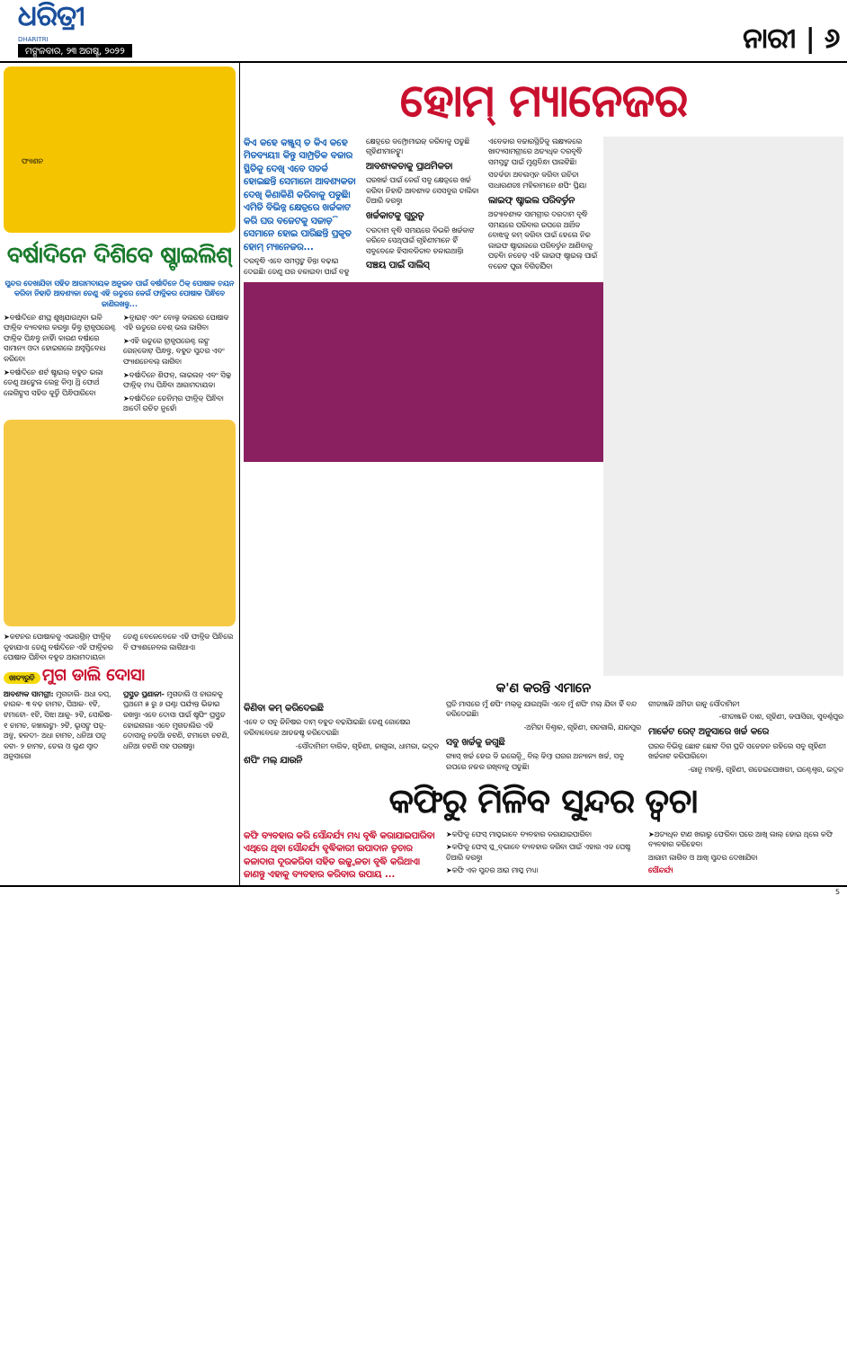ଧରିତ୍ରୀ
DHARITRI
ମଙ୍ଗଳବାର, ୨୩ ଅଗଷ୍ଟ, ୨୦୨୨
ନାରୀ | ୬
ଫ୍ୟାଶନ
ବର୍ଷାଦିନେ ଦିଶିବେ ଷ୍ଟାଇଲିଶ୍
ସୁନ୍ଦର ଦେଖାଯିବା ସହିତ ଆରାମଦାୟକ ଅନୁଭବ ପାଇଁ ବର୍ଷାଦିନେ ଠିକ୍ ପୋଷାକ ଚୟନ କରିବା ନିହାତି ଆବଶ୍ୟକ। ତେଣୁ ଏହି ଋତୁରେ କେଉଁ ଫାବ୍ରିକର ପୋଷାକ ପିନ୍ଧିବେ ଜାଣିରଖନ୍ତୁ...
➤ବର୍ଷାଦିନେ ଶୀଘ୍ର ଶୁଖିଯାଉଥିବା ଭଳି ଫାବ୍ରିକ ବ୍ୟବହାର କରନ୍ତୁ। କିନ୍ତୁ ଟ୍ରାନ୍ସପରେଣ୍ଟ ଫାବ୍ରିକ ପିନ୍ଧନ୍ତୁ ନାହିଁ। କାରଣ ବର୍ଷାରେ ସାମାନ୍ୟ ଓଦା ହୋଇଗଲେ ଅସ୍ୱସ୍ତିବୋଧ କରିବେ।
➤ବର୍ଷାଦିନେ ଶର୍ଟ ଷ୍ଟାଇଲ୍ ବହୁତ ଭଲ। ତେଣୁ ଆଙ୍କେଲ ଲେନ୍ଥ କିମ୍ବା ଥ୍ରି ଫୋର୍ଥ ଲେଗିଙ୍ଗସ ସହିତ କୁର୍ତ୍ତି ପିନ୍ଧିପାରିବେ।
➤ବ୍ରାଇଟ୍ ଏବଂ ବୋଲ୍ଡ କଲରର ପୋଷାକ ଏହି ଋତୁରେ ବେଶ୍ ଭଲ ଲାଗିବ।
➤ଏହି ଋତୁରେ ଟ୍ରାନ୍ସପରେଣ୍ଟ ଲଙ୍ଗ ରେନ୍‌କୋଟ୍ ପିନ୍ଧନ୍ତୁ, ବହୁତ ସୁନ୍ଦର ଏବଂ ଫ୍ୟାଶନେବଲ୍ ଲାଗିବ।
➤ବର୍ଷାଦିନେ ଶିଫନ୍, ଲାଇଲନ୍ ଏବଂ ସିଲ୍କ ଫାବ୍ରିକ୍ ମଧ୍ୟ ପିନ୍ଧିବା ଆରାମଦାୟକ।
➤ବର୍ଷାଦିନେ ଡେନିମ୍‌ର ଫାବ୍ରିକ୍ ପିନ୍ଧିବା ଆଦୌ ଉଚିତ ନୁହେଁ।
➤କଟନର ପୋଷାକକୁ ଏଭରଗ୍ରିନ୍ ଫାବ୍ରିକ୍ କୁହାଯାଏ। ତେଣୁ ବର୍ଷାଦିନେ ଏହି ଫାବ୍ରିକର ପୋଷାକ ପିନ୍ଧିବା ବହୁତ ଆରାମଦାୟକ।
ତେଣୁ ବେଳେବେଳେ ଏହି ଫାବ୍ରିକ ପିନ୍ଧିଲେ ବି ଫ୍ୟାଶନେବଲ ଲାଗିଥାଏ।
ଖାଦ୍ୟରୁଚି ମୁଗ ଡାଲି ଦୋସା
ଆବଶ୍ୟକ ସାମଗ୍ରୀ: ମୁଗଡାଲି- ଅଧା କପ୍, ଚାଉଳ- ୩ ବଡ଼ ଚାମଚ, ପିଆଜ- ୧ଟି, ଟମାଟୋ- ୧ଟି, ସିଝା ଆଳୁ- ୨ଟି, ସୋରିଷ- ୧ ଚାମଚ, କଞ୍ଚାଲଙ୍କା- ୨ଟି, ଭୃସଙ୍ଗ ପତ୍ର- ଅଳ୍ପ, ହଳଦୀ- ଅଧା ଚାମଚ, ଧନିଆ ପତ୍ର କଟା- ୨ ଚାମଚ, ତେଲ ଓ ଲୁଣ ସ୍ୱାଦ ଅନୁସାରେ।
ପ୍ରସ୍ତୁତ ପ୍ରଣାଳୀ- ମୁଗଡାଲି ଓ ଚାଉଳକୁ ପ୍ରଥମେ ୫ ରୁ ୬ ଘଣ୍ଟା ପର୍ଯ୍ୟନ୍ତ ଭିଜାଇ ରଖନ୍ତୁ। ଏବେ ଦୋସା ପାଇଁ ଷ୍ଟଫିଂ ପ୍ରସ୍ତୁତ ହୋଇଗଲା। ଏବେ ମୁଗଡାଲିର ଏହି ଦୋସାକୁ ନଡ଼ିଆ ଚଟଣି, ଟମାଟୋ ଚଟଣି, ଧନିଆ ଚଟଣି ସହ ପରଷନ୍ତୁ।
ହୋମ୍ ମ୍ୟାନେଜର
କିଏ କହେ କଞ୍ଜୁସ୍ ତ କିଏ କହେ ମିତବ୍ୟୟୀ। କିନ୍ତୁ ସାମ୍ପ୍ରତିକ ବଜାର ସ୍ଥିତିକୁ ଦେଖି ଏବେ ସତର୍କ ହୋଇଛନ୍ତି ସେମାନେ। ଆବଶ୍ୟକତା ଦେଖି କିଣାକିଣି କରିବାକୁ ପଡୁଛି। ଏମିତି ବିଭିନ୍ନ କ୍ଷେତ୍ରରେ ଖର୍ଚ୍ଚକାଟ କରି ଘର ବଜେଟକୁ ସଜାଡ଼ି ସେମାନେ ହୋଇ ପାରିଛନ୍ତି ପ୍ରକୃତ ହୋମ୍ ମ୍ୟାନେଜର...
ଦରବୃଦ୍ଧି ଏବେ ସମସ୍ତଙ୍କ ଚିନ୍ତା ବଢ଼ାଇ ଦେଇଛି। ତେଣୁ ଘର ଚଳାଇବା ପାଇଁ ବହୁ କ୍ଷେତ୍ରରେ କମ୍ପ୍ରୋମାଇଜ୍ କରିବାକୁ ପଡୁଛି ଗୃହିଣୀମାନଙ୍କୁ।
ଆବଶ୍ୟକତାକୁ ପ୍ରାଥମିକତା
ଘରଖର୍ଚ୍ଚ ପାଇଁ କେଉଁ ସବୁ କ୍ଷେତ୍ରରେ ଖର୍ଚ୍ଚ କରିବା ନିହାତି ଆବଶ୍ୟକ ସେସବୁର ତାଲିକା ତିଆରି କରନ୍ତୁ।
ଖର୍ଚ୍ଚକାଟକୁ ଗୁରୁତ୍ୱ
ଦରଦାମ ବୃଦ୍ଧି ସମୟରେ କିଭଳି ଖର୍ଚ୍ଚକାଟ କରିବେ ସେଥିପାଇଁ ଗୃହିଣୀମାନେ ହିଁ ସବୁବେଳେ ହିସାବକିତାବ ଚଳାଉଥାନ୍ତି।
ସଞ୍ଚୟ ପାଇଁ ସାଲିସ୍
ଏବେକାର ବଜାରସ୍ଥିତିକୁ ଲକ୍ଷ୍ୟକଲେ ଖାଦ୍ୟସାମଗ୍ରୀରେ ଅତ୍ୟଧିକ ଦରବୃଦ୍ଧି ସମସ୍ତଙ୍କ ପାଇଁ ମୁଣ୍ଡବିନ୍ଧା ପାଲଟିଛି।
ସତର୍କତା ଅବଲମ୍ବନ କରିବା ଉଚିତ। ସାଧାରଣତଃ ମହିଳାମାନେ ଶପିଂ ପ୍ରିୟ।
ଲାଇଫ୍ ଷ୍ଟାଇଲ ପରିବର୍ତ୍ତନ
ଅତ୍ୟାବଶ୍ୟକ ସାମଗ୍ରୀର ଦରଦାମ ବୃଦ୍ଧି ସମୟରେ ପରିବାର ଉପରେ ଆର୍ଥିକ ବୋଝକୁ କମ୍ କରିବା ପାଇଁ ହେଲେ ନିଜ ଲାଇଫ ଷ୍ଟାଇଲରେ ପରିବର୍ତ୍ତନ ଆଣିବାକୁ ପଡ଼ିବ। ନଚେତ୍ ଏହି ଲାଇଫ୍ ଷ୍ଟାଇଲ୍ ପାଇଁ ବଜେଟ ପୁରା ବିଗିଡ଼ିଯିବ।
କ'ଣ କରନ୍ତି ଏମାନେ
କିଣିବା କମ୍ କରିଦେଇଛି
ଏବେ ତ ସବୁ ଜିନିଷର ଦାମ୍ ବହୁତ ବଢ଼ିଯାଇଛି। ତେଣୁ ରୋଷେଇ କରିବାବେଳେ ଆଡଜଷ୍ଟ କରିଦେଉଛି।
-ସୌଦାମିନୀ ବାରିକ, ଗୃହିଣୀ, ଜାଗୁଲା, ଧାମରା, ଭଦ୍ରକ
ଶପିଂ ମଲ୍ ଯାଉନି
ପ୍ରତି ମାସରେ ମୁଁ ଶପିଂ ମଲ୍‌କୁ ଯାଉଥିଲି। ଏବେ ମୁଁ ଶପିଂ ମଲ୍ ଯିବା ହିଁ ବନ୍ଦ କରିଦେଇଛି।
-ଅମିତା ବିଶ୍ୱାଳ, ଗୃହିଣୀ, ଗଡଗାଲି, ଯାଜପୁର
ସବୁ ଖର୍ଚ୍ଚକୁ ଜଗୁଛି
ଗ୍ୟାସ୍ ଖର୍ଚ୍ଚ ହେଉ କି ଇଲେକ୍ଟ୍ରି ବିଲ୍ କିମ୍ବା ଘରର ଅନ୍ୟାନ୍ୟ ଖର୍ଚ୍ଚ, ସବୁ ଉପରେ ନଜର ରଖିବାକୁ ପଡୁଛି।
ଗୀତାଞ୍ଜଳି ଅମିତା ରାନୁ ସୌଦାମିନୀ
-ଗୀତାଞ୍ଜଳି ଦାଶ, ଗୃହିଣୀ, କପାସିରା, ସୁବର୍ଣ୍ଣପୁର
ମାର୍କେଟ ରେଟ୍ ଅନୁସାରେ ଖର୍ଚ୍ଚ କରେ
ଘରର ବିଭିନ୍ନ ଛୋଟ ଛୋଟ ଦିଗ ପ୍ରତି ସଚେତନ ରହିଲେ ସବୁ ଗୃହିଣୀ ଖର୍ଚ୍ଚକାଟ କରିପାରିବେ।
-ରାନୁ ମହାନ୍ତି, ଗୃହିଣୀ, ଗଡେଇପୋଖରୀ, ଘଣ୍ଟେଶ୍ୱର, ଭଦ୍ରକ
କଫିରୁ ମିଳିବ ସୁନ୍ଦର ତ୍ୱଚା
କଫି ବ୍ୟବହାର କରି ସୌନ୍ଦର୍ଯ୍ୟ ମଧ୍ୟ ବୃଦ୍ଧି କରାଯାଇପାରିବ। ଏଥିରେ ଥିବା ସୌନ୍ଦର୍ଯ୍ୟ ବୃଦ୍ଧିକାରୀ ଉପାଦାନ ତ୍ୱଚାର କଳାଦାଗ ଦୂରକରିବା ସହିତ ଉଜ୍ଜ୍ୱଳତା ବୃଦ୍ଧି କରିଥାଏ। ଜାଣନ୍ତୁ ଏହାକୁ ବ୍ୟବହାର କରିବାର ଉପାୟ ...
➤କଫିକୁ ଫେସ୍ ମାସ୍କଭାବେ ବ୍ୟବହାର କରାଯାଇପାରିବ।
➤କଫିକୁ ଫେସ୍ ସ୍କ୍ରବ୍‌ଭାବେ ବ୍ୟବହାର କରିବା ପାଇଁ ଏହାର ଏକ ପେଷ୍ଟ ତିଆରି କରନ୍ତୁ।
➤କଫି ଏକ ସୁନ୍ଦର ଆଇ ମାସ୍କ ମଧ୍ୟ।
➤ଅତ୍ୟଧିକ ଟାଣ ଖରାରୁ ଫେରିବା ପରେ ଆଖି ଲାଲ୍ ହୋଇ ଥିଲେ କଫି ବ୍ୟବହାର କରିହେବ।
ଆରାମ ଲାଗିବ ଓ ଆଖି ସୁନ୍ଦର ଦେଖାଯିବ।
ସୌନ୍ଦର୍ଯ୍ୟ
5